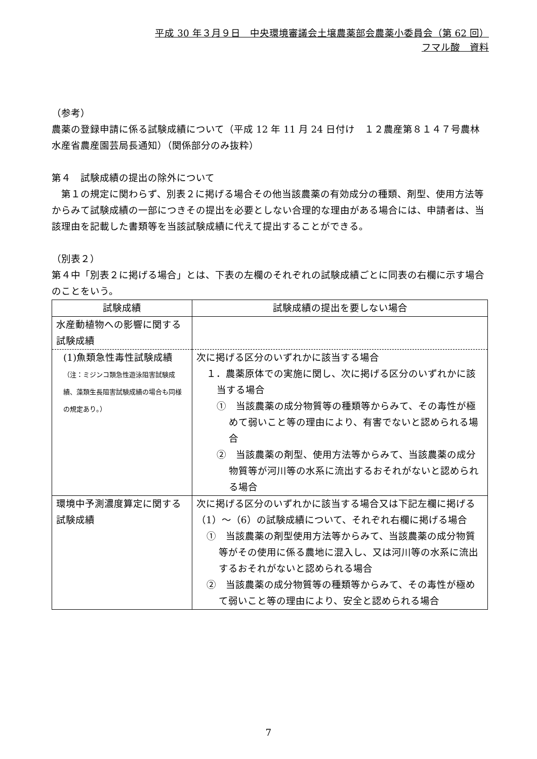平成 30 年３月９日　中央環境審議会土壌農薬部会農薬小委員会（第 62 回）
フマル酸　資料
（参考）
農薬の登録申請に係る試験成績について（平成 12 年 11 月 24 日付け　１２農産第８１４７号農林水産省農産園芸局長通知）（関係部分のみ抜粋）
第４　試験成績の提出の除外について
　第１の規定に関わらず、別表２に掲げる場合その他当該農薬の有効成分の種類、剤型、使用方法等からみて試験成績の一部につきその提出を必要としない合理的な理由がある場合には、申請者は、当該理由を記載した書類等を当該試験成績に代えて提出することができる。
（別表２）
第４中「別表２に掲げる場合」とは、下表の左欄のそれぞれの試験成績ごとに同表の右欄に示す場合のことをいう。
| 試験成績 | 試験成績の提出を要しない場合 |
| --- | --- |
| 水産動植物への影響に関する 試験成績 | |
| (1)魚類急性毒性試験成績 （注：ミジンコ類急性遊泳阻害試験成績、藻類生長阻害試験成績の場合も同様の規定あり。） | 次に掲げる区分のいずれかに該当する場合 １．農薬原体での実施に関し、次に掲げる区分のいずれかに該当する場合 ① 当該農薬の成分物質等の種類等からみて、その毒性が極めて弱いこと等の理由により、有害でないと認められる場合 ② 当該農薬の剤型、使用方法等からみて、当該農薬の成分物質等が河川等の水系に流出するおそれがないと認められる場合 |
| 環境中予測濃度算定に関する試験成績 | 次に掲げる区分のいずれかに該当する場合又は下記左欄に掲げる（1）～（6）の試験成績について、それぞれ右欄に掲げる場合 ① 当該農薬の剤型使用方法等からみて、当該農薬の成分物質等がその使用に係る農地に混入し、又は河川等の水系に流出するおそれがないと認められる場合 ② 当該農薬の成分物質等の種類等からみて、その毒性が極めて弱いこと等の理由により、安全と認められる場合 |
7